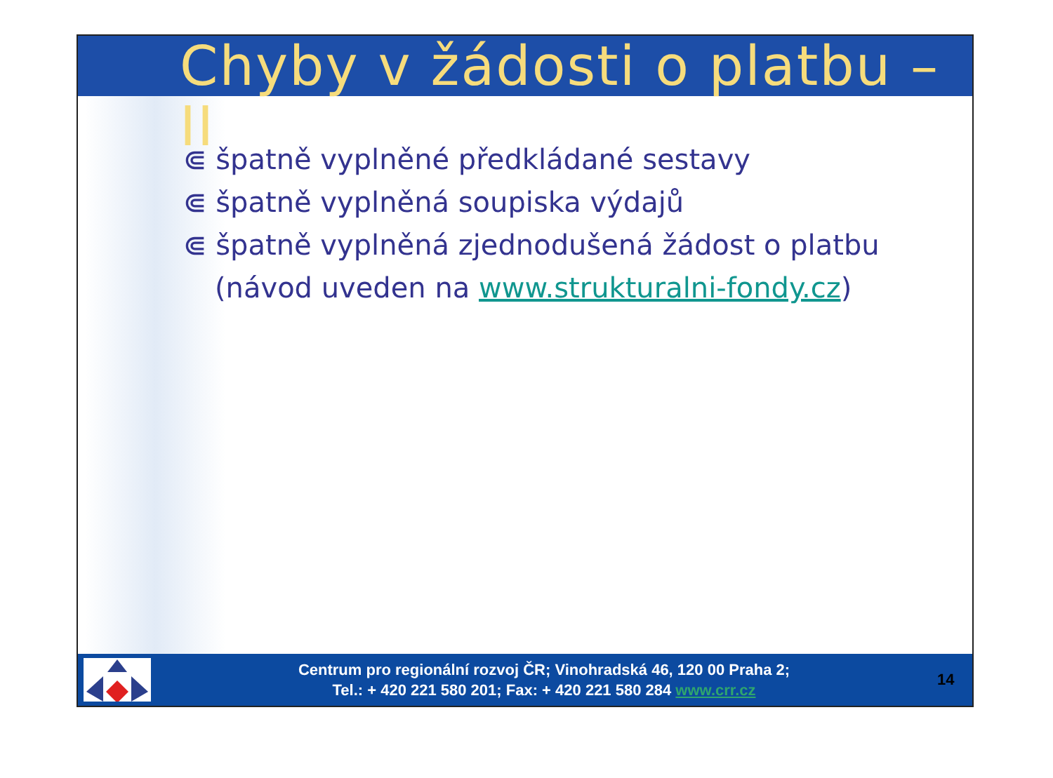Chyby v žádosti o platbu – II
⋐ špatně vyplněné předkládané sestavy
⋐ špatně vyplněná soupiska výdajů
⋐ špatně vyplněná zjednodušená žádost o platbu (návod uveden na www.strukturalni-fondy.cz)
Centrum pro regionální rozvoj ČR; Vinohradská 46, 120 00 Praha 2;
Tel.: + 420 221 580 201; Fax: + 420 221 580 284 www.crr.cz
14